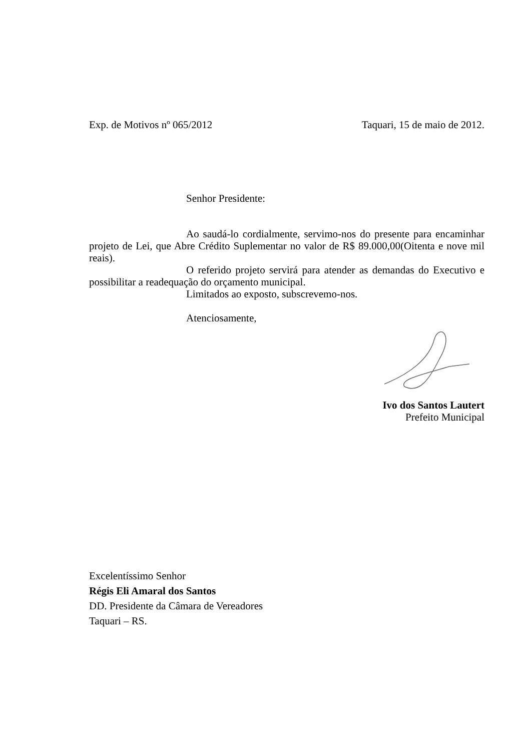Exp. de Motivos nº 065/2012 Taquari, 15 de maio de 2012.
Senhor Presidente:
Ao saudá-lo cordialmente, servimo-nos do presente para encaminhar projeto de Lei, que Abre Crédito Suplementar no valor de R$ 89.000,00(Oitenta e nove mil reais).
O referido projeto servirá para atender as demandas do Executivo e possibilitar a readequação do orçamento municipal.
Limitados ao exposto, subscrevemo-nos.
Atenciosamente,
Ivo dos Santos Lautert
Prefeito Municipal
Excelentíssimo Senhor
Régis Eli Amaral dos Santos
DD. Presidente da Câmara de Vereadores
Taquari – RS.